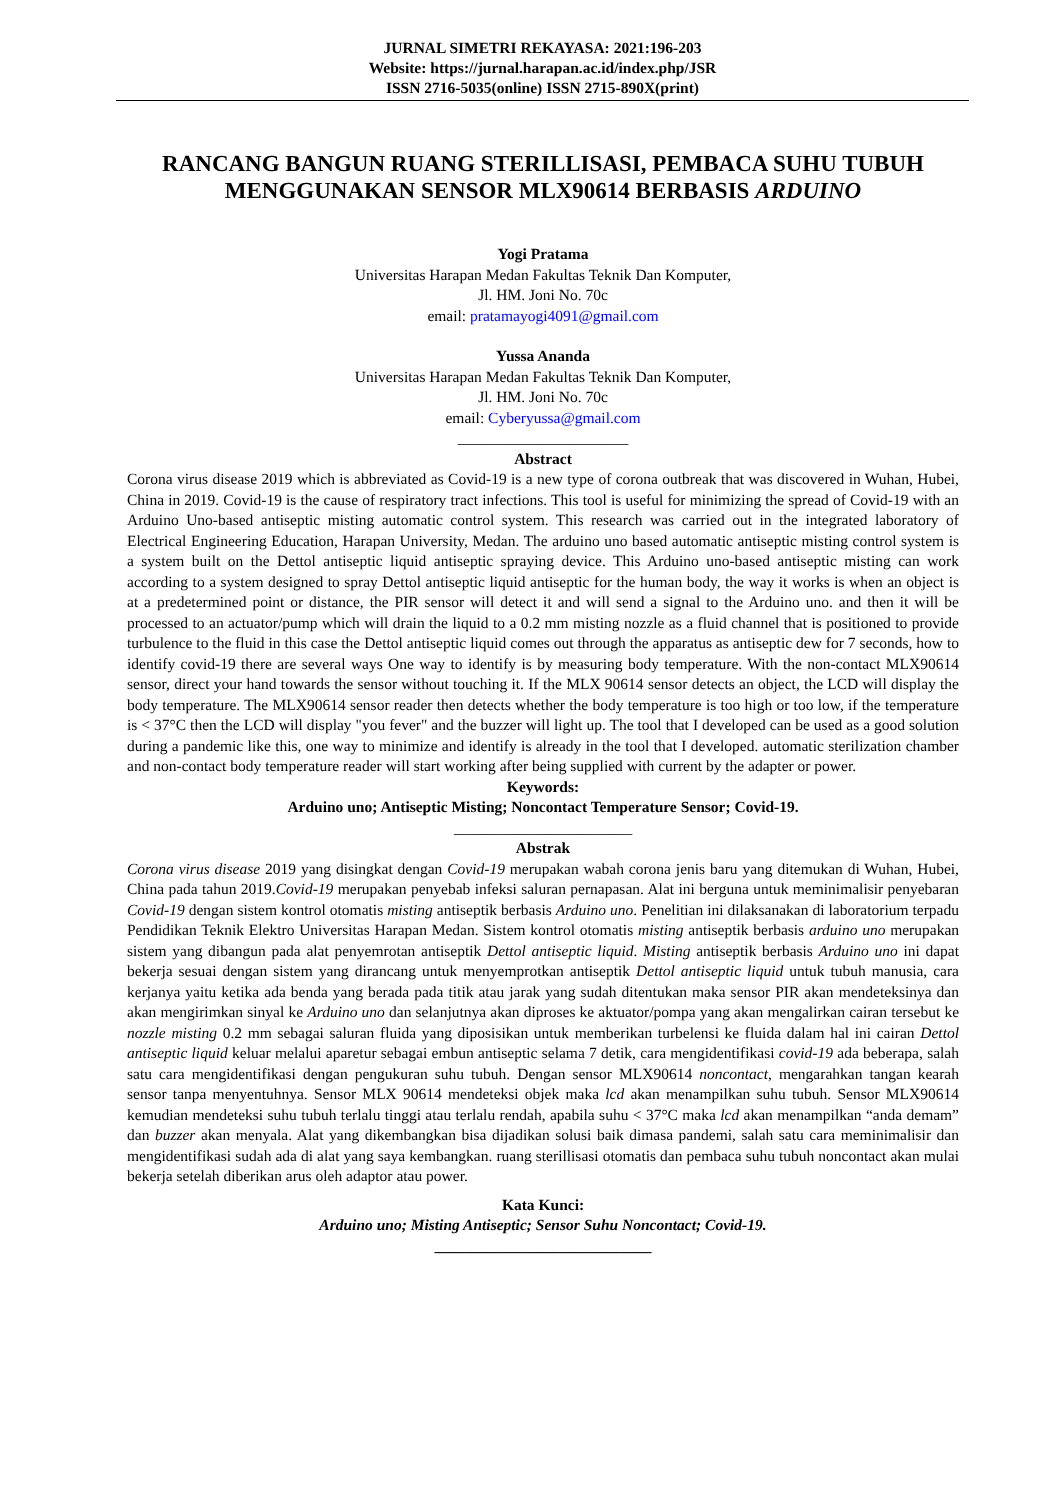JURNAL SIMETRI REKAYASA: 2021:196-203
Website: https://jurnal.harapan.ac.id/index.php/JSR
ISSN 2716-5035(online) ISSN 2715-890X(print)
RANCANG BANGUN RUANG STERILLISASI, PEMBACA SUHU TUBUH MENGGUNAKAN SENSOR MLX90614 BERBASIS ARDUINO
Yogi Pratama
Universitas Harapan Medan Fakultas Teknik Dan Komputer,
Jl. HM. Joni No. 70c
email: pratamayogi4091@gmail.com
Yussa Ananda
Universitas Harapan Medan Fakultas Teknik Dan Komputer,
Jl. HM. Joni No. 70c
email: Cyberyussa@gmail.com
______________________
Abstract
Corona virus disease 2019 which is abbreviated as Covid-19 is a new type of corona outbreak that was discovered in Wuhan, Hubei, China in 2019. Covid-19 is the cause of respiratory tract infections. This tool is useful for minimizing the spread of Covid-19 with an Arduino Uno-based antiseptic misting automatic control system. This research was carried out in the integrated laboratory of Electrical Engineering Education, Harapan University, Medan. The arduino uno based automatic antiseptic misting control system is a system built on the Dettol antiseptic liquid antiseptic spraying device. This Arduino uno-based antiseptic misting can work according to a system designed to spray Dettol antiseptic liquid antiseptic for the human body, the way it works is when an object is at a predetermined point or distance, the PIR sensor will detect it and will send a signal to the Arduino uno. and then it will be processed to an actuator/pump which will drain the liquid to a 0.2 mm misting nozzle as a fluid channel that is positioned to provide turbulence to the fluid in this case the Dettol antiseptic liquid comes out through the apparatus as antiseptic dew for 7 seconds, how to identify covid-19 there are several ways One way to identify is by measuring body temperature. With the non-contact MLX90614 sensor, direct your hand towards the sensor without touching it. If the MLX 90614 sensor detects an object, the LCD will display the body temperature. The MLX90614 sensor reader then detects whether the body temperature is too high or too low, if the temperature is < 37°C then the LCD will display "you fever" and the buzzer will light up. The tool that I developed can be used as a good solution during a pandemic like this, one way to minimize and identify is already in the tool that I developed. automatic sterilization chamber and non-contact body temperature reader will start working after being supplied with current by the adapter or power.
Keywords:
Arduino uno; Antiseptic Misting; Noncontact Temperature Sensor; Covid-19.
_______________________
Abstrak
Corona virus disease 2019 yang disingkat dengan Covid-19 merupakan wabah corona jenis baru yang ditemukan di Wuhan, Hubei, China pada tahun 2019.Covid-19 merupakan penyebab infeksi saluran pernapasan. Alat ini berguna untuk meminimalisir penyebaran Covid-19 dengan sistem kontrol otomatis misting antiseptik berbasis Arduino uno. Penelitian ini dilaksanakan di laboratorium terpadu Pendidikan Teknik Elektro Universitas Harapan Medan. Sistem kontrol otomatis misting antiseptik berbasis arduino uno merupakan sistem yang dibangun pada alat penyemrotan antiseptik Dettol antiseptic liquid. Misting antiseptik berbasis Arduino uno ini dapat bekerja sesuai dengan sistem yang dirancang untuk menyemprotkan antiseptik Dettol antiseptic liquid untuk tubuh manusia, cara kerjanya yaitu ketika ada benda yang berada pada titik atau jarak yang sudah ditentukan maka sensor PIR akan mendeteksinya dan akan mengirimkan sinyal ke Arduino uno dan selanjutnya akan diproses ke aktuator/pompa yang akan mengalirkan cairan tersebut ke nozzle misting 0.2 mm sebagai saluran fluida yang diposisikan untuk memberikan turbelensi ke fluida dalam hal ini cairan Dettol antiseptic liquid keluar melalui aparetur sebagai embun antiseptic selama 7 detik, cara mengidentifikasi covid-19 ada beberapa, salah satu cara mengidentifikasi dengan pengukuran suhu tubuh. Dengan sensor MLX90614 noncontact, mengarahkan tangan kearah sensor tanpa menyentuhnya. Sensor MLX 90614 mendeteksi objek maka lcd akan menampilkan suhu tubuh. Sensor MLX90614 kemudian mendeteksi suhu tubuh terlalu tinggi atau terlalu rendah, apabila suhu < 37°C maka lcd akan menampilkan “anda demam” dan buzzer akan menyala. Alat yang dikembangkan bisa dijadikan solusi baik dimasa pandemi, salah satu cara meminimalisir dan mengidentifikasi sudah ada di alat yang saya kembangkan. ruang sterillisasi otomatis dan pembaca suhu tubuh noncontact akan mulai bekerja setelah diberikan arus oleh adaptor atau power.
Kata Kunci:
Arduino uno; Misting Antiseptic; Sensor Suhu Noncontact; Covid-19.
____________________________